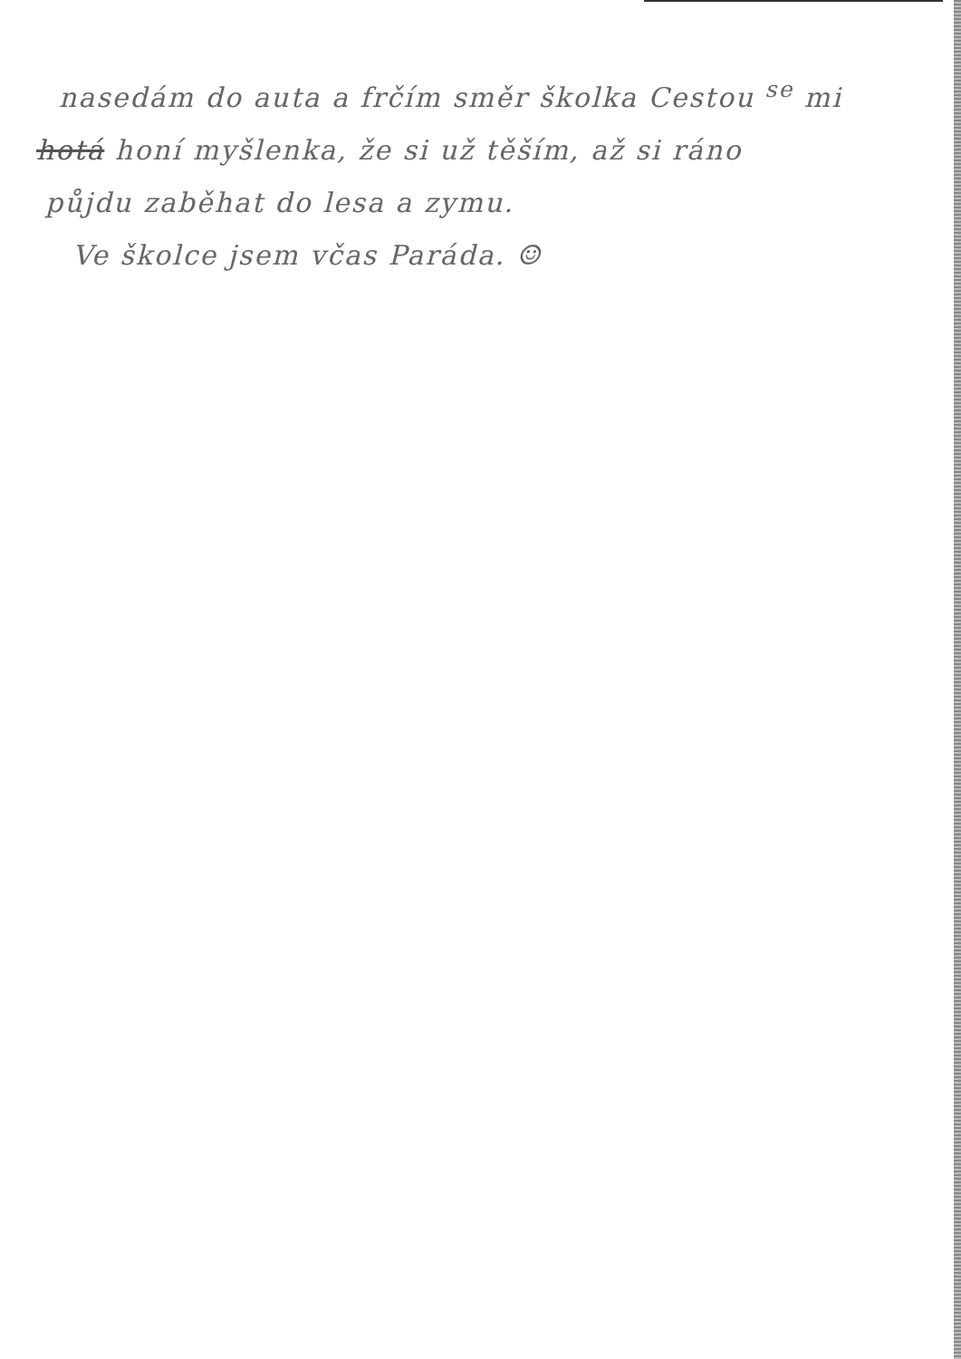nasedám do auta a frčím směr školka Cestou <sup>se</sup> mi
hotá honí myšlenka, že si už těším, až si ráno
půjdu zaběhat do lesa a zymu.
Ve školce jsem včas Paráda. ☺